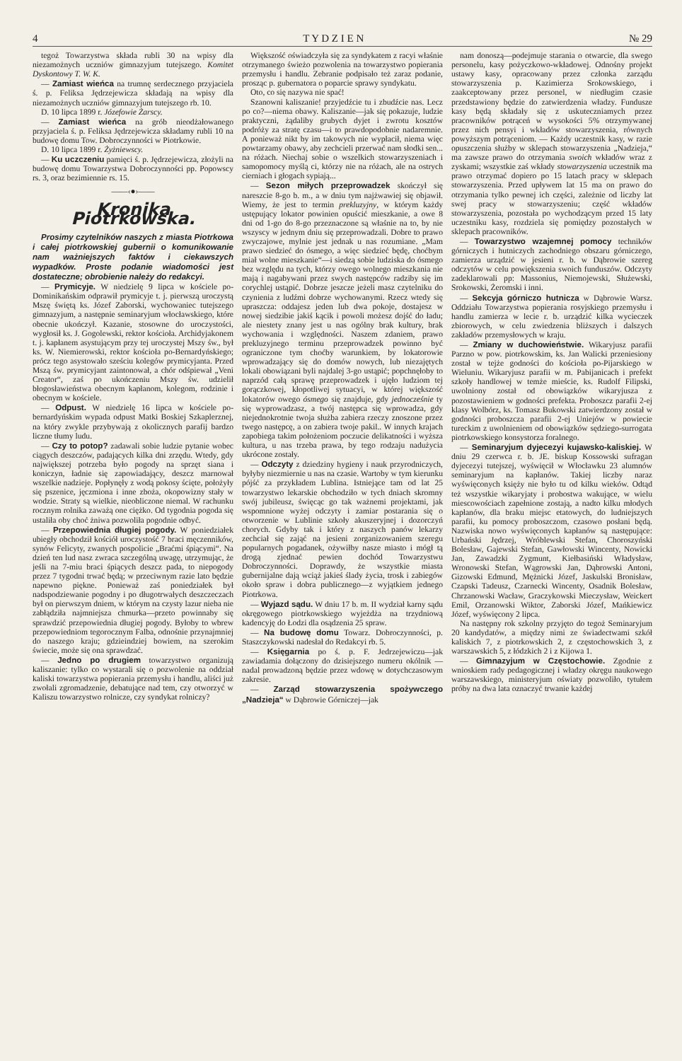4 T Y D Z I E N № 29
tegoż Towarzystwa składa rubli 30 na wpisy dla niezamożnych uczniów gimnazyjum tutejszego. Komitet Dyskontowy T. W. K.
— Zamiast wieńca na trumnę serdecznego przyjaciela ś. p. Feliksa Jędrzejewicza składają na wpisy dla niezamożnych uczniów gimnazyjum tutejszego rb. 10.
D. 10 lipca 1899 r. Józefowie Żarscy.
— Zamiast wieńca na grób nieodżałowanego przyjaciela ś. p. Feliksa Jędrzejewicza składamy rubli 10 na budowę domu Tow. Dobroczynności w Piotrkowie.
D. 10 lipca 1899 r. Żyżniewscy.
— Ku uczczeniu pamięci ś. p. Jędrzejewicza, złożyli na budowę domu Towarzystwa Dobroczynności pp. Popowscy rs. 3, oraz bezimiennie rs. 15.
——‹●›——
Kronika Piotrkowska.
Prosimy czytelników naszych z miasta Piotrkowa i całej piotrkowskiej gubernii o komunikowanie nam ważniejszych faktów i ciekawszych wypadków. Proste podanie wiadomości jest dostateczne; obrobienie należy do redakcyi.
— Prymicyje. W niedzielę 9 lipca w kościele po-Dominikańskim odprawił prymicyje t. j. pierwszą uroczystą Mszę świętą ks. Józef Zaborski, wychowaniec tutejszego gimnazyjum, a następnie seminaryjum włocławskiego, które obecnie ukończył. Kazanie, stosowne do uroczystości, wygłosił ks. J. Gogolewski, rektor kościoła. Archidyjakonem t. j. kapłanem asystującym przy tej uroczystej Mszy św., był ks. W. Niemierowski, rektor kościoła po-Bernardyńskiego; prócz tego asystowało sześciu kolegów prymicyjanta. Przed Mszą św. prymicyjant zaintonował, a chór odśpiewał „Veni Creator“, zaś po ukończeniu Mszy św. udzielił błogosławieństwa obecnym kapłanom, kolegom, rodzinie i obecnym w kościele.
— Odpust. W niedzielę 16 lipca w kościele po-bernardyńskim wypada odpust Matki Boskiej Szkaplerznej, na który zwykle przybywają z okolicznych parafij bardzo liczne tłumy ludu.
— Czy to potop? zadawali sobie ludzie pytanie wobec ciągych deszczów, padających kilka dni zrzędu. Wtedy, gdy największej potrzeba było pogody na sprzęt siana i koniczyn, ładnie się zapowiadający, deszcz marnował wszelkie nadzieje. Popłynęły z wodą pokosy ścięte, położyły się pszenice, jęczmiona i inne zboża, okopowizny stały w wodzie. Straty są wielkie, nieobliczone niemal. W rachunku rocznym rolnika zaważą one ciężko. Od tygodnia pogoda się ustaliła oby choć żniwa pozwoliła pogodnie odbyć.
— Przepowiednia długiej pogody. W poniedziałek ubiegły obchodził kościół uroczystość 7 braci męczenników, synów Felicyty, zwanych pospolicie „Braćmi śpiącymi“. Na dzień ten lud nasz zwraca szczególną uwagę, utrzymując, że jeśli na 7-miu braci śpiących deszcz pada, to niepogody przez 7 tygodni trwać będą; w przeciwnym razie lato będzie napewno piękne. Ponieważ zaś poniedziałek był nadspodziewanie pogodny i po długotrwałych deszczeczach był on pierwszym dniem, w którym na czysty lazur nieba nie zabłądziła najmniejsza chmurka—przeto powinnaby się sprawdzić przepowiednia długiej pogody. Byłoby to wbrew przepowiedniom tegorocznym Falba, odnośnie przynajmniej do naszego kraju; gdzieindziej bowiem, na szerokim świecie, może się ona sprawdzać.
— Jedno po drugiem towarzystwo organizują kaliszanie: tylko co wystarali się o pozwolenie na oddział kaliski towarzystwa popierania przemysłu i handlu, aliści już zwołali zgromadzenie, debatujące nad tem, czy otworzyć w Kaliszu towarzystwo rolnicze, czy syndykat rolniczy?
Większość oświadczyła się za syndykatem z racyi właśnie otrzymanego świeżo pozwolenia na towarzystwo popierania przemysłu i handlu. Zebranie podpisało też zaraz podanie, prosząc p. gubernatora o poparcie sprawy syndykatu.
Oto, co się nazywa nie spać!
Szanowni kaliszanie! przyjedźcie tu i zbudźcie nas. Lecz po co?—niema obawy. Kaliszanie—jak się pokazuje, ludzie praktyczni, żądaliby grubych dyjet i zwrotu kosztów podróży za stratę czasu—i to prawdopodobnie nadaremnie. A ponieważ nikt by im takowych nie wypłacił, niema więc powtarzamy obawy, aby zechcieli przerwać nam słodki sen... na różach. Niechaj sobie o wszelkich stowarzyszeniach i samopomocy myślą ci, którzy nie na różach, ale na ostrych cierniach i głogach sypiają...
— Sezon miłych przeprowadzek skończył się nareszcie 8-go b. m., a w dniu tym najżwawiej się objawił. Wiemy, że jest to termin prekluzyjny, w którym każdy ustępujący lokator powinien opuścić mieszkanie, a owe 8 dni od 1-go do 8-go przeznaczone są właśnie na to, by nie wszyscy w jednym dniu się przeprowadzali. Dobre to prawo zwyczajowe, mylnie jest jednak u nas rozumiane. „Mam prawo siedzieć do ósmego, a więc siedzieć będę, choćbym miał wolne mieszkanie“—i siedzą sobie ludziska do ósmego bez względu na tych, którzy owego wolnego mieszkania nie mają i nagabywani przez swych następców radziby się im corychlej ustąpić. Dobrze jeszcze jeżeli masz czytelniku do czynienia z ludźmi dobrze wychowanymi. Rzecz wtedy się upraszcza: oddajesz jeden lub dwa pokoje, dostajesz w nowej siedzibie jakiś kącik i powoli możesz dojść do ładu; ale niestety znany jest u nas ogólny brak kultury, brak wychowania i względności. Naszem zdaniem, prawo prekluzyjnego terminu przeprowadzek powinno być ograniczone tym choćby warunkiem, by lokatorowie wprowadzający się do domów nowych, lub niezajętych lokali obowiązani byli najdalej 3-go ustąpić; popchnęłoby to naprzód całą sprawę przeprowadzek i ujęło ludziom tej gorączkowej, kłopotliwej sytuacyi, w której większość lokatorów owego ósmego się znajduje, gdy jednocześnie ty się wyprowadzasz, a twój następca się wprowadza, gdy niejednokrotnie twoja służba zabiera rzeczy znoszone przez twego następcę, a on zabiera twoje pakil.. W innych krajach zapobiega takim położeniom poczucie delikatności i wyższa kultura, u nas trzeba prawa, by tego rodzaju nadużycia ukrócone zostały.
— Odczyty z dziedziny hygieny i nauk przyrodniczych, byłyby niezmiernie u nas na czasie. Wartoby w tym kierunku pójść za przykładem Lublina. Istniejące tam od lat 25 towarzystwo lekarskie obchodziło w tych dniach skromny swój jubileusz, święcąc go tak ważnemi projektami, jak wspomnione wyżej odczyty i zamiar postarania się o otworzenie w Lublinie szkoły akuszeryjnej i dozorczyń chorych. Gdyby tak i który z naszych panów lekarzy zechciał się zająć na jesieni zorganizowaniem szeregu popularnych pogadanek, ożywiłby nasze miasto i mógł tą drogą zjednać pewien dochód Towarzystwu Dobroczynności. Doprawdy, że wszystkie miasta gubernijalne dają wciąż jakieś ślady życia, trosk i zabiegów około spraw i dobra publicznego—z wyjątkiem jednego Piotrkowa.
— Wyjazd sądu. W dniu 17 b. m. II wydział karny sądu okręgowego piotrkowskiego wyjeżdża na trzydniową kadencyję do Łodzi dla osądzenia 25 spraw.
— Na budowę domu Towarz. Dobroczynności, p. Staszczykowski nadesłał do Redakcyi rb. 5.
— Księgarnia po ś. p. F. Jedrzejewiczu—jak zawiadamia dołączony do dzisiejszego numeru okólnik — nadal prowadzoną będzie przez wdowę w dotychczasowym zakresie.
— Zarząd stowarzyszenia spożywczego „Nadzieja“ w Dąbrowie Górniczej—jak
nam donoszą—podejmuje starania o otwarcie, dla swego personelu, kasy pożyczkowo-wkładowej. Odnośny projekt ustawy kasy, opracowany przez członka zarządu stowarzyszenia p. Kazimierza Srokowskiego, i zaakceptowany przez personel, w niedługim czasie przedstawiony będzie do zatwierdzenia władzy. Fundusze kasy będą składały się z uskuteczniamych przez pracowników potrąceń w wysokości 5% otrzymywanej przez nich pensyi i wkładów stowarzyszenia, równych powyższym potrąceniom. — Każdy uczestnik kasy, w razie opuszczenia służby w sklepach stowarzyszenia „Nadzieja,“ ma zawsze prawo do otrzymania swoich wkładów wraz z zyskami; wszystkie zaś wkłady stowarzyszenia uczestnik ma prawo otrzymać dopiero po 15 latach pracy w sklepach stowarzyszenia. Przed upływem lat 15 ma on prawo do otrzymania tylko pewnej ich części, zależnie od liczby lat swej pracy w stowarzyszeniu; część wkładów stowarzyszenia, pozostała po wychodzącym przed 15 laty uczestniku kasy, rozdziela się pomiędzy pozostałych w sklepach pracowników.
— Towarzystwo wzajemnej pomocy techników górniczych i hutniczych zachodniego obszaru górniczego, zamierza urządzić w jesieni r. b. w Dąbrowie szereg odczytów w celu powiększenia swoich funduszów. Odczyty zadeklarowali pp: Massonius, Niemojewski, Służewski, Srokowski, Żeromski i inni.
— Sekcyja górniczo hutnicza w Dąbrowie Warsz. Oddziału Towarzystwa popierania rosyjskiego przemysłu i handlu zamierza w lecie r. b. urządzić kilka wycieczek zbiorowych, w celu zwiedzenia bliższych i dalszych zakładów przemysłowych w kraju.
— Zmiany w duchowieństwie. Wikaryjusz parafii Parzno w pow. piotrkowskim, ks. Jan Walicki przeniesiony został w tejże godności do kościoła po-Pijarskiego w Wieluniu. Wikaryjusz parafii w m. Pabijanicach i prefekt szkoły handlowej w temże mieście, ks. Rudolf Filipski, uwolniony został od obowiązków wikaryjusza z pozostawieniem w godności prefekta. Proboszcz parafii 2-ej klasy Wolbórz, ks. Tomasz Bukowski zatwierdzony został w godności proboszcza parafii 2-ej Uniejów w powiecie tureckim z uwolnieniem od obowiązków sędziego-surrogata piotrkowskiego konsystorza foralnego.
— Seminaryjum dyjecezyi kujawsko-kaliskiej. W dniu 29 czerwca r. b. JE. biskup Kossowski sufragan dyjecezyi tutejszej, wyświęcił w Włocławku 23 alumnów seminaryjum na kapłanów. Takiej liczby naraz wyświęconych księży nie było tu od kilku wieków. Odtąd też wszystkie wikaryjaty i probostwa wakujące, w wielu miescowościach zapełnione zostają, a nadto kilku młodych kapłanów, dla braku miejsc etatowych, do ludniejszych parafii, ku pomocy proboszczom, czasowo posłani będą. Nazwiska nowo wyświęconych kapłanów są następujące: Urbański Jędrzej, Wróblewski Stefan, Choroszyński Bolesław, Gajewski Stefan, Gawłowski Wincenty, Nowicki Jan, Zawadzki Zygmunt, Kiełbasiński Władysław, Wronowski Stefan, Wągrowski Jan, Dąbrowski Antoni, Gizowski Edmund, Mężnicki Józef, Jaskulski Bronisław, Czapski Tadeusz, Czarnecki Wincenty, Osadnik Bolesław, Chrzanowski Wacław, Graczykowski Mieczysław, Weickert Emil, Orzanowski Wiktor, Zaborski Józef, Mańkiewicz Józef, wyświęcony 2 lipca.
Na następny rok szkolny przyjęto do tegoż Seminaryjum 20 kandydatów, a między nimi ze świadectwami szkół kaliskich 7, z piotrkowskich 2, z częstochowskich 3, z warszawskich 5, z łódzkich 2 i z Kijowa 1.
— Gimnazyjum w Częstochowie. Zgodnie z wnioskiem rady pedagogicznej i władzy okręgu naukowego warszawskiego, ministeryjum oświaty pozwoliło, tytułem próby na dwa lata oznaczyć trwanie każdej